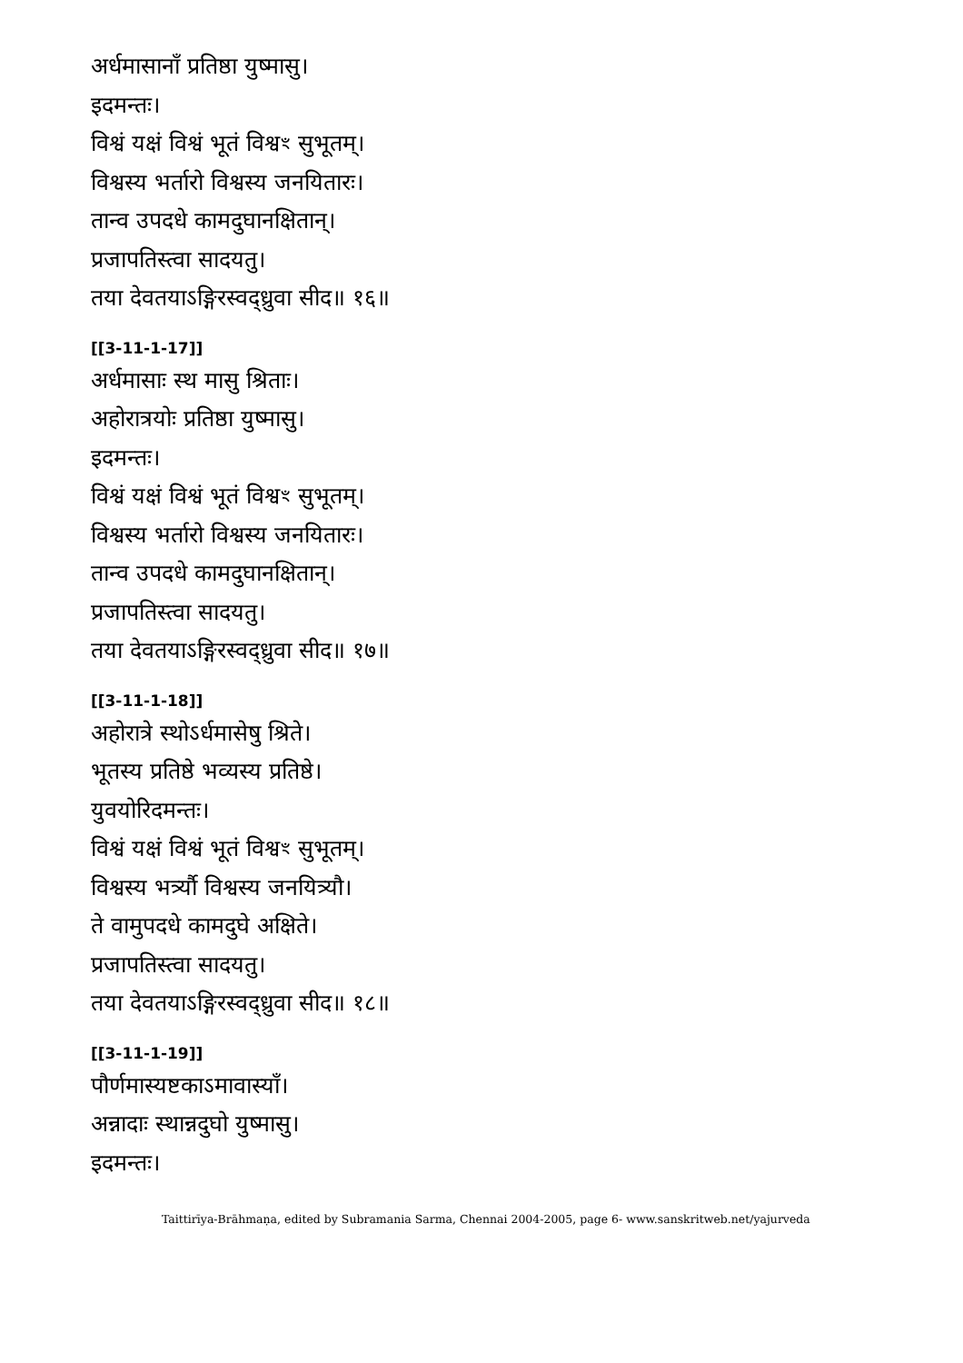अर्धमासानाँ प्रतिष्ठा युष्मासु।
इदमन्तः।
विश्वं यक्षं विश्वं भूतं विश्वꣳ सुभूतम्।
विश्वस्य भर्तारो विश्वस्य जनयितारः।
तान्व उपदधे कामदुघानक्षितान्।
प्रजापतिस्त्वा सादयतु।
तया देवतयाऽङ्गिरस्वद्ध्रुवा सीद॥ १६॥
[[3-11-1-17]]
अर्धमासाः स्थ मासु श्रिताः।
अहोरात्रयोः प्रतिष्ठा युष्मासु।
इदमन्तः।
विश्वं यक्षं विश्वं भूतं विश्वꣳ सुभूतम्।
विश्वस्य भर्तारो विश्वस्य जनयितारः।
तान्व उपदधे कामदुघानक्षितान्।
प्रजापतिस्त्वा सादयतु।
तया देवतयाऽङ्गिरस्वद्ध्रुवा सीद॥ १७॥
[[3-11-1-18]]
अहोरात्रे स्थोऽर्धमासेषु श्रिते।
भूतस्य प्रतिष्ठे भव्यस्य प्रतिष्ठे।
युवयोरिदमन्तः।
विश्वं यक्षं विश्वं भूतं विश्वꣳ सुभूतम्।
विश्वस्य भर्त्र्यौ विश्वस्य जनयित्र्यौ।
ते वामुपदधे कामदुघे अक्षिते।
प्रजापतिस्त्वा सादयतु।
तया देवतयाऽङ्गिरस्वद्ध्रुवा सीद॥ १८॥
[[3-11-1-19]]
पौर्णमास्यष्टकाऽमावास्याँ।
अन्नादाः स्थान्नदुघो युष्मासु।
इदमन्तः।
Taittirīya-Brāhmaṇa, edited by Subramania Sarma, Chennai 2004-2005, page 6- www.sanskritweb.net/yajurveda